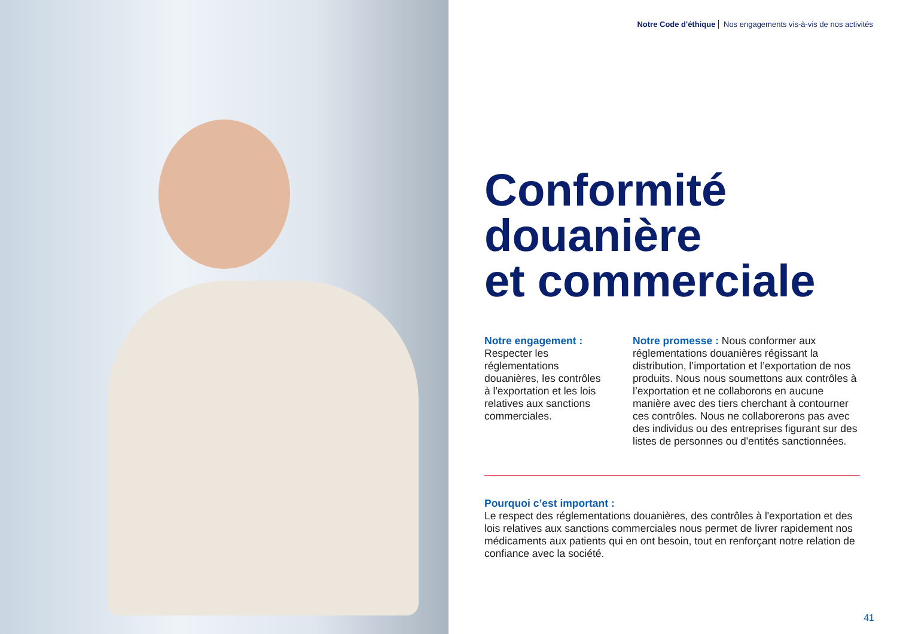Notre Code d'éthique Nos engagements vis-à-vis de nos activités
Conformité
douanière
et commerciale
Notre engagement :
Respecter les réglementations douanières, les contrôles à l'exportation et les lois relatives aux sanctions commerciales.
Notre promesse : Nous conformer aux réglementations douanières régissant la distribution, l’importation et l’exportation de nos produits. Nous nous soumettons aux contrôles à l’exportation et ne collaborons en aucune manière avec des tiers cherchant à contourner ces contrôles. Nous ne collaborerons pas avec des individus ou des entreprises figurant sur des listes de personnes ou d'entités sanctionnées.
Pourquoi c’est important :
Le respect des réglementations douanières, des contrôles à l'exportation et des lois relatives aux sanctions commerciales nous permet de livrer rapidement nos médicaments aux patients qui en ont besoin, tout en renforçant notre relation de confiance avec la société.
41